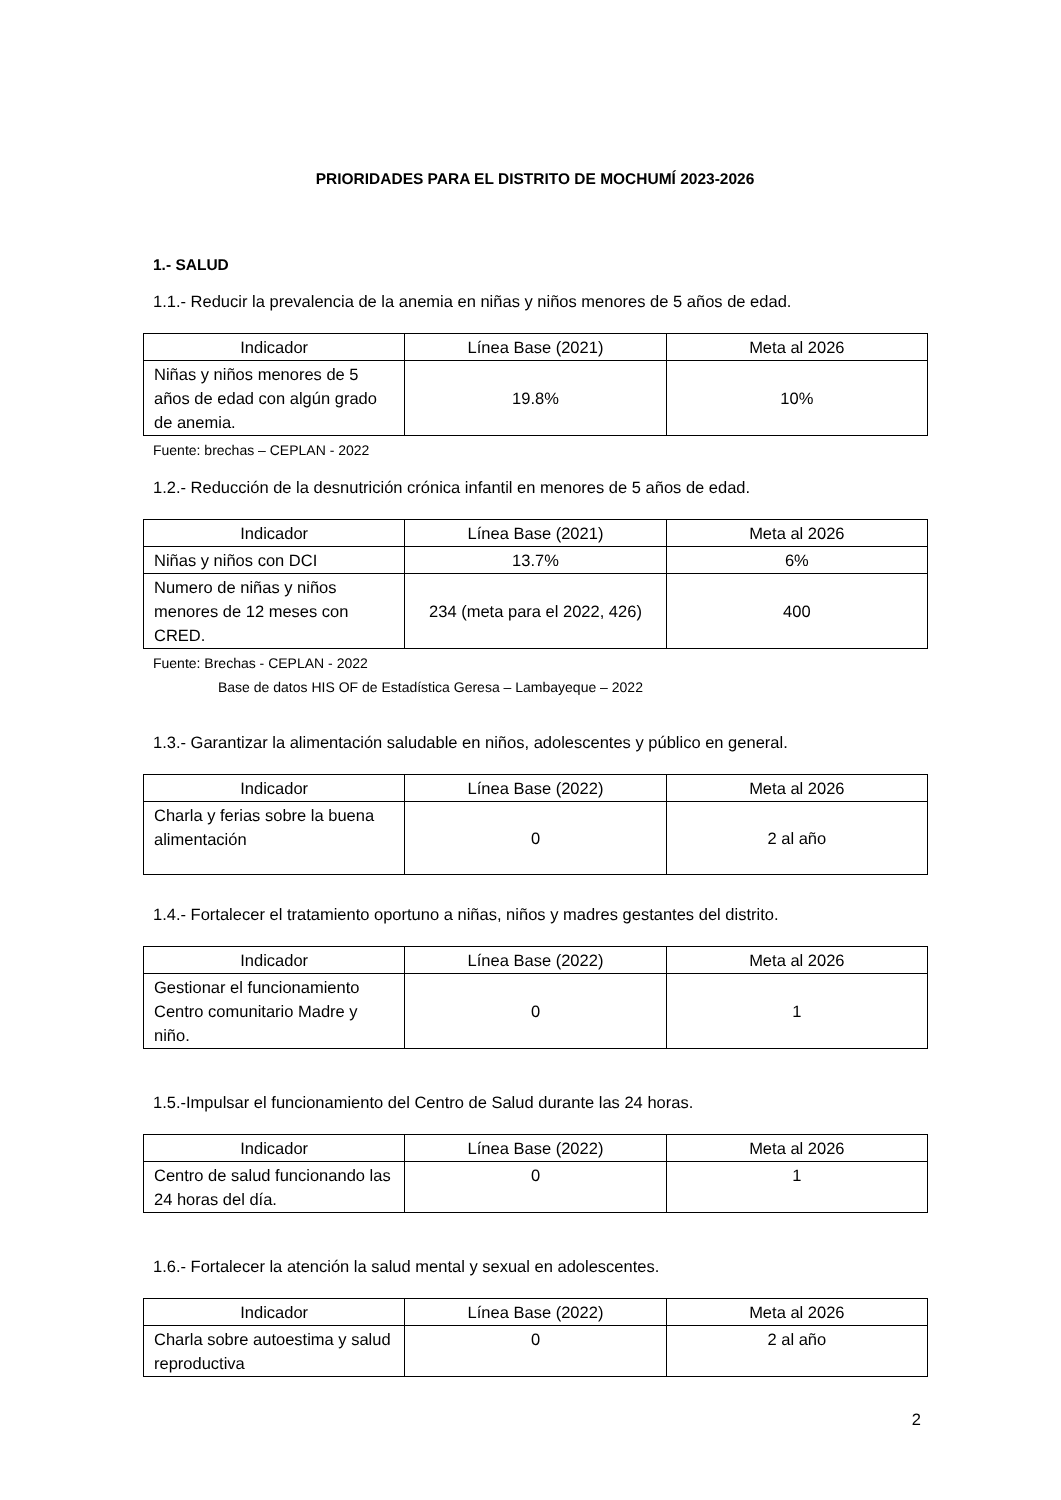PRIORIDADES PARA EL DISTRITO DE MOCHUMÍ 2023-2026
1.- SALUD
1.1.- Reducir la prevalencia de la anemia en niñas y niños menores de 5 años de edad.
| Indicador | Línea Base (2021) | Meta al 2026 |
| --- | --- | --- |
| Niñas y niños menores de 5 años de edad con algún grado de anemia. | 19.8% | 10% |
Fuente: brechas – CEPLAN - 2022
1.2.- Reducción de la desnutrición crónica infantil en menores de 5 años de edad.
| Indicador | Línea Base (2021) | Meta al 2026 |
| --- | --- | --- |
| Niñas y niños con DCI | 13.7% | 6% |
| Numero de niñas y niños menores de 12 meses con CRED. | 234 (meta para el 2022, 426) | 400 |
Fuente: Brechas - CEPLAN - 2022
Base de datos HIS OF de Estadística Geresa – Lambayeque – 2022
1.3.- Garantizar la alimentación saludable en niños, adolescentes y público en general.
| Indicador | Línea Base (2022) | Meta al 2026 |
| --- | --- | --- |
| Charla y ferias sobre la buena alimentación | 0 | 2 al año |
1.4.- Fortalecer el tratamiento oportuno a niñas, niños y madres gestantes del distrito.
| Indicador | Línea Base (2022) | Meta al 2026 |
| --- | --- | --- |
| Gestionar el funcionamiento Centro comunitario Madre y niño. | 0 | 1 |
1.5.-Impulsar el funcionamiento del Centro de Salud durante las 24 horas.
| Indicador | Línea Base (2022) | Meta al 2026 |
| --- | --- | --- |
| Centro de salud funcionando las 24 horas del día. | 0 | 1 |
1.6.- Fortalecer la atención la salud mental y sexual en adolescentes.
| Indicador | Línea Base (2022) | Meta al 2026 |
| --- | --- | --- |
| Charla sobre autoestima y salud reproductiva | 0 | 2 al año |
2